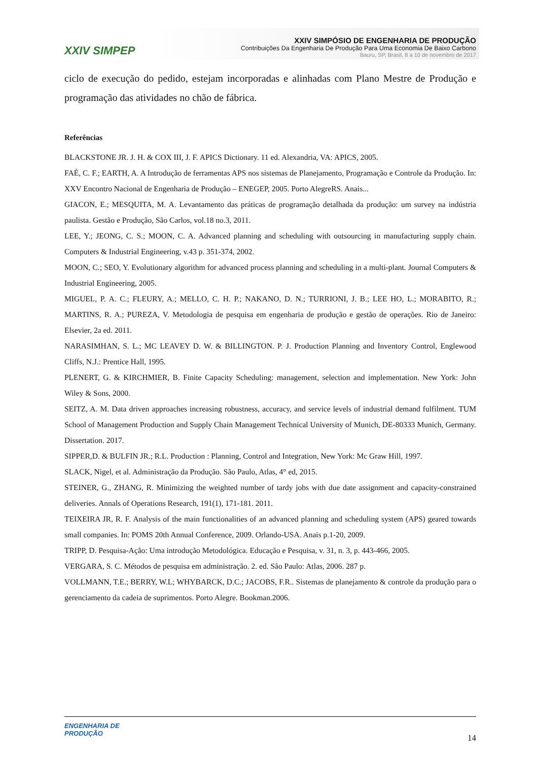XXIV SIMPEP
XXIV SIMPÓSIO DE ENGENHARIA DE PRODUÇÃO
Contribuições Da Engenharia De Produção Para Uma Economia De Baixo Carbono
Bauru, SP, Brasil, 8 a 10 de novembro de 2017
ciclo de execução do pedido, estejam incorporadas e alinhadas com Plano Mestre de Produção e programação das atividades no chão de fábrica.
Referências
BLACKSTONE JR. J. H. & COX III, J. F. APICS Dictionary. 11 ed. Alexandria, VA: APICS, 2005.
FAÉ, C. F.; EARTH, A. A Introdução de ferramentas APS nos sistemas de Planejamento, Programação e Controle da Produção. In: XXV Encontro Nacional de Engenharia de Produção – ENEGEP, 2005. Porto AlegreRS. Anais...
GIACON, E.; MESQUITA, M. A. Levantamento das práticas de programação detalhada da produção: um survey na indústria paulista. Gestão e Produção, São Carlos, vol.18 no.3, 2011.
LEE, Y.; JEONG, C. S.; MOON, C. A. Advanced planning and scheduling with outsourcing in manufacturing supply chain. Computers & Industrial Engineering, v.43 p. 351-374, 2002.
MOON, C.; SEO, Y. Evolutionary algorithm for advanced process planning and scheduling in a multi-plant. Journal Computers & Industrial Engineering, 2005.
MIGUEL, P. A. C.; FLEURY, A.; MELLO, C. H. P.; NAKANO, D. N.; TURRIONI, J. B.; LEE HO, L.; MORABITO, R.; MARTINS, R. A.; PUREZA, V. Metodologia de pesquisa em engenharia de produção e gestão de operações. Rio de Janeiro: Elsevier, 2a ed. 2011.
NARASIMHAN, S. L.; MC LEAVEY D. W. & BILLINGTON. P. J. Production Planning and Inventory Control, Englewood Cliffs, N.J.: Prentice Hall, 1995.
PLENERT, G. & KIRCHMIER, B. Finite Capacity Scheduling: management, selection and implementation. New York: John Wiley & Sons, 2000.
SEITZ, A. M. Data driven approaches increasing robustness, accuracy, and service levels of industrial demand fulfilment. TUM School of Management Production and Supply Chain Management Technical University of Munich, DE-80333 Munich, Germany. Dissertation. 2017.
SIPPER,D. & BULFIN JR.; R.L. Production : Planning, Control and Integration, New York: Mc Graw Hill, 1997.
SLACK, Nigel, et al. Administração da Produção. São Paulo, Atlas, 4° ed, 2015.
STEINER, G., ZHANG, R. Minimizing the weighted number of tardy jobs with due date assignment and capacity-constrained deliveries. Annals of Operations Research, 191(1), 171-181. 2011.
TEIXEIRA JR, R. F. Analysis of the main functionalities of an advanced planning and scheduling system (APS) geared towards small companies. In: POMS 20th Annual Conference, 2009. Orlando-USA. Anais p.1-20, 2009.
TRIPP, D. Pesquisa-Ação: Uma introdução Metodológica. Educação e Pesquisa, v. 31, n. 3, p. 443-466, 2005.
VERGARA, S. C. Métodos de pesquisa em administração. 2. ed. São Paulo: Atlas, 2006. 287 p.
VOLLMANN, T.E.; BERRY, W.L; WHYBARCK, D.C.; JACOBS, F.R.. Sistemas de planejamento & controle da produção para o gerenciamento da cadeia de suprimentos. Porto Alegre. Bookman.2006.
ENGENHARIA DE
PRODUÇÃO
14